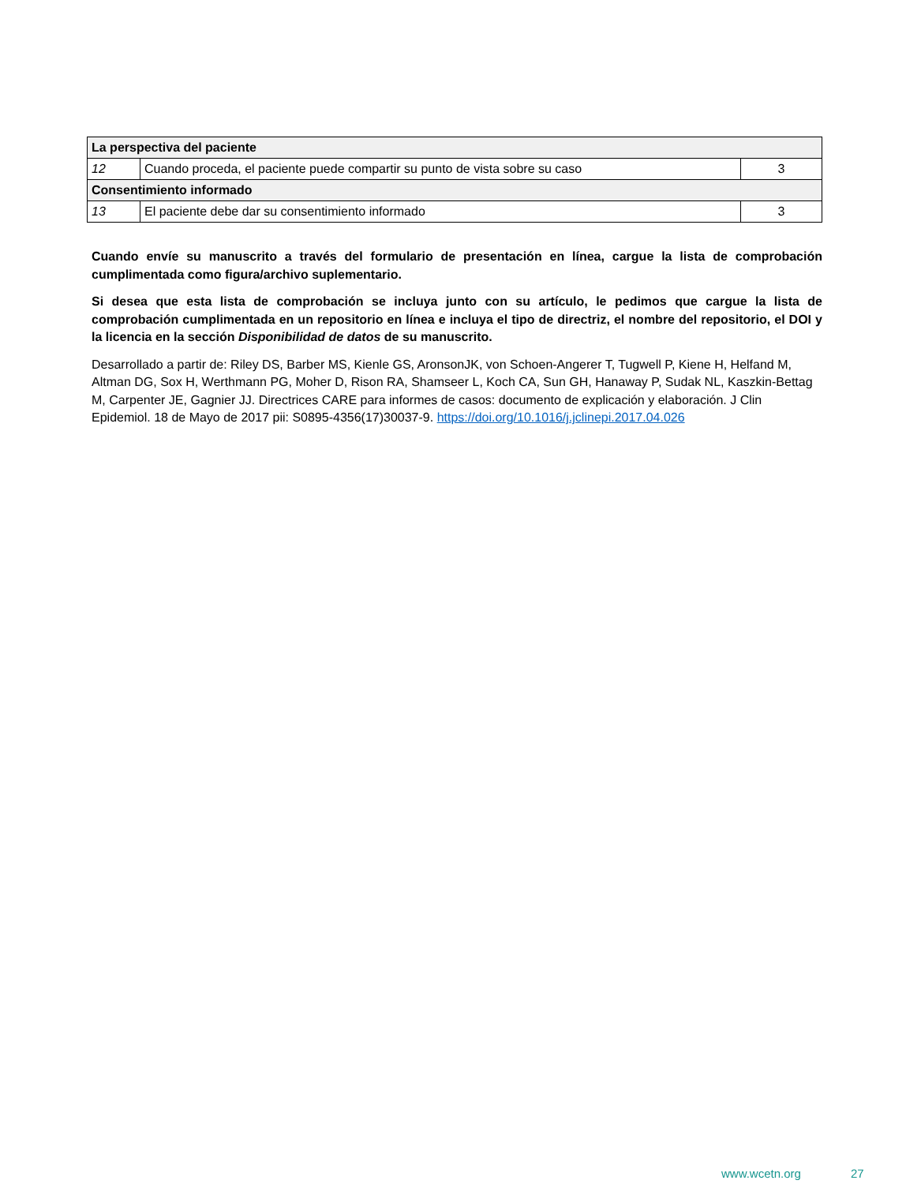| La perspectiva del paciente | | |
| 12 | Cuando proceda, el paciente puede compartir su punto de vista sobre su caso | 3 |
| Consentimiento informado | | |
| 13 | El paciente debe dar su consentimiento informado | 3 |
Cuando envíe su manuscrito a través del formulario de presentación en línea, cargue la lista de comprobación cumplimentada como figura/archivo suplementario.
Si desea que esta lista de comprobación se incluya junto con su artículo, le pedimos que cargue la lista de comprobación cumplimentada en un repositorio en línea e incluya el tipo de directriz, el nombre del repositorio, el DOI y la licencia en la sección Disponibilidad de datos de su manuscrito.
Desarrollado a partir de: Riley DS, Barber MS, Kienle GS, AronsonJK, von Schoen-Angerer T, Tugwell P, Kiene H, Helfand M, Altman DG, Sox H, Werthmann PG, Moher D, Rison RA, Shamseer L, Koch CA, Sun GH, Hanaway P, Sudak NL, Kaszkin-Bettag M, Carpenter JE, Gagnier JJ. Directrices CARE para informes de casos: documento de explicación y elaboración. J Clin Epidemiol. 18 de Mayo de 2017 pii: S0895-4356(17)30037-9. https://doi.org/10.1016/j.jclinepi.2017.04.026
www.wcetn.org 27